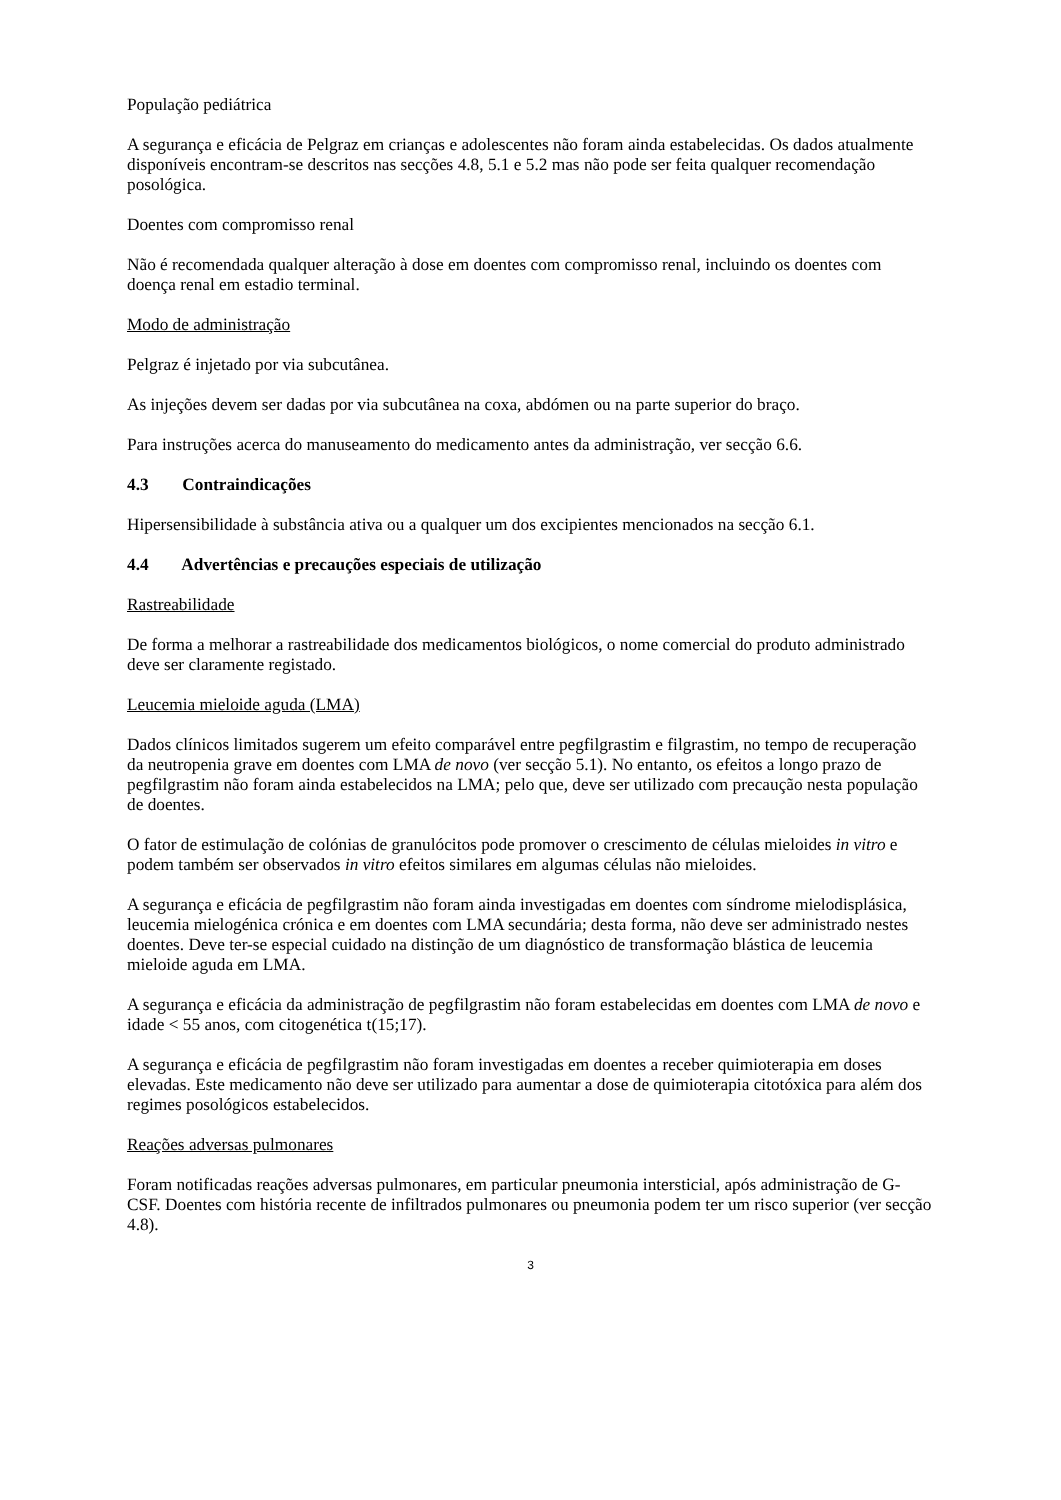População pediátrica
A segurança e eficácia de Pelgraz em crianças e adolescentes não foram ainda estabelecidas. Os dados atualmente disponíveis encontram-se descritos nas secções 4.8, 5.1 e 5.2 mas não pode ser feita qualquer recomendação posológica.
Doentes com compromisso renal
Não é recomendada qualquer alteração à dose em doentes com compromisso renal, incluindo os doentes com doença renal em estadio terminal.
Modo de administração
Pelgraz é injetado por via subcutânea.
As injeções devem ser dadas por via subcutânea na coxa, abdómen ou na parte superior do braço.
Para instruções acerca do manuseamento do medicamento antes da administração, ver secção 6.6.
4.3 Contraindicações
Hipersensibilidade à substância ativa ou a qualquer um dos excipientes mencionados na secção 6.1.
4.4 Advertências e precauções especiais de utilização
Rastreabilidade
De forma a melhorar a rastreabilidade dos medicamentos biológicos, o nome comercial do produto administrado deve ser claramente registado.
Leucemia mieloide aguda (LMA)
Dados clínicos limitados sugerem um efeito comparável entre pegfilgrastim e filgrastim, no tempo de recuperação da neutropenia grave em doentes com LMA de novo (ver secção 5.1). No entanto, os efeitos a longo prazo de pegfilgrastim não foram ainda estabelecidos na LMA; pelo que, deve ser utilizado com precaução nesta população de doentes.
O fator de estimulação de colónias de granulócitos pode promover o crescimento de células mieloides in vitro e podem também ser observados in vitro efeitos similares em algumas células não mieloides.
A segurança e eficácia de pegfilgrastim não foram ainda investigadas em doentes com síndrome mielodisplásica, leucemia mielogénica crónica e em doentes com LMA secundária; desta forma, não deve ser administrado nestes doentes. Deve ter-se especial cuidado na distinção de um diagnóstico de transformação blástica de leucemia mieloide aguda em LMA.
A segurança e eficácia da administração de pegfilgrastim não foram estabelecidas em doentes com LMA de novo e idade < 55 anos, com citogenética t(15;17).
A segurança e eficácia de pegfilgrastim não foram investigadas em doentes a receber quimioterapia em doses elevadas. Este medicamento não deve ser utilizado para aumentar a dose de quimioterapia citotóxica para além dos regimes posológicos estabelecidos.
Reações adversas pulmonares
Foram notificadas reações adversas pulmonares, em particular pneumonia intersticial, após administração de G-CSF. Doentes com história recente de infiltrados pulmonares ou pneumonia podem ter um risco superior (ver secção 4.8).
3